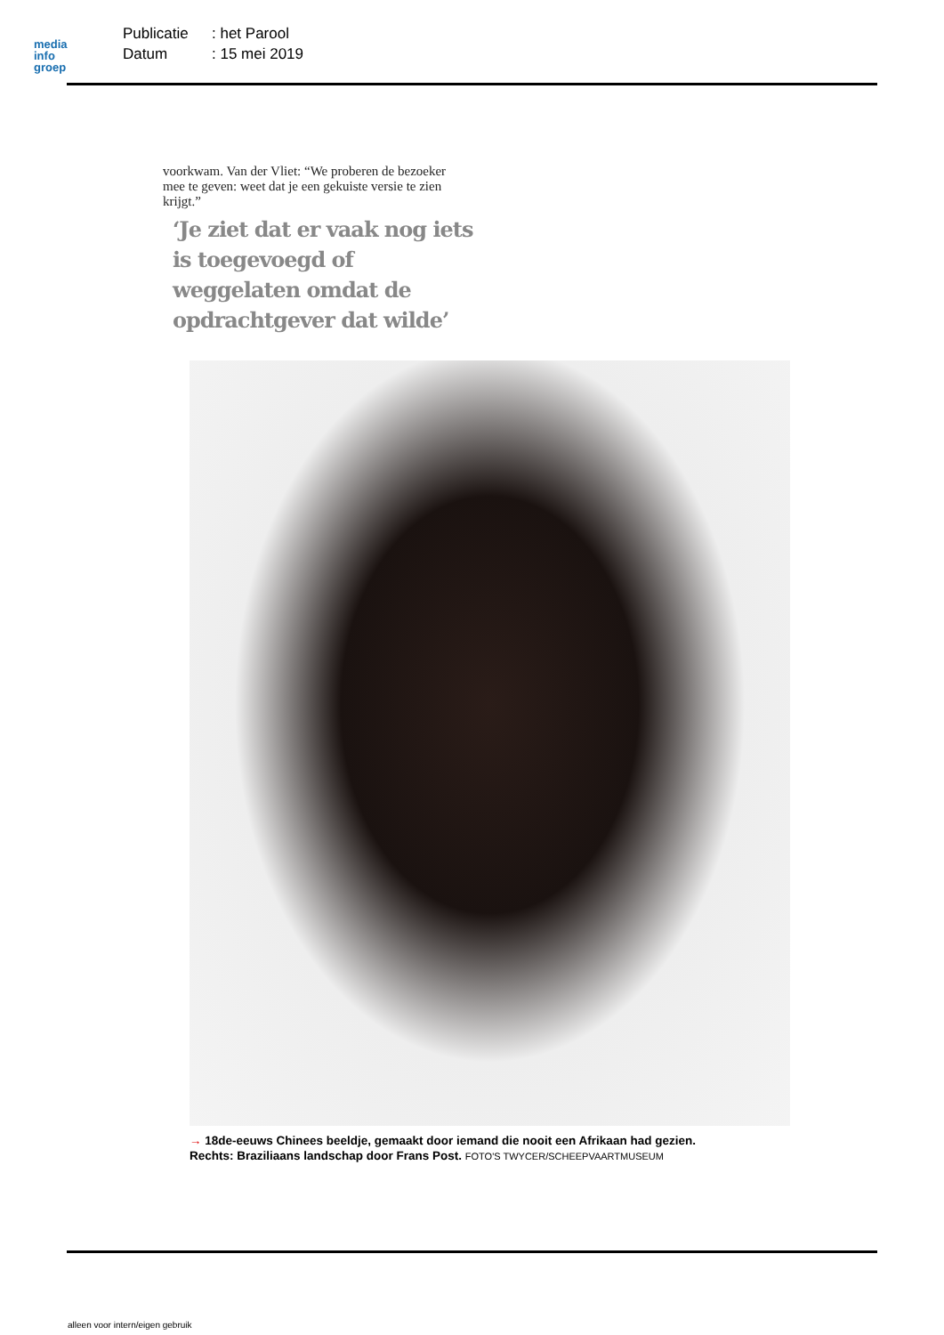media
info
groep
Publicatie: het Parool
Datum: 15 mei 2019
voorkwam. Van der Vliet: “We proberen de bezoeker mee te geven: weet dat je een gekuiste versie te zien krijgt.”
‘Je ziet dat er vaak nog iets is toegevoegd of weggelaten omdat de opdrachtgever dat wilde’
→ 18de-eeuws Chinees beeldje, gemaakt door iemand die nooit een Afrikaan had gezien.
Rechts: Braziliaans landschap door Frans Post. FOTO'S TWYCER/SCHEEPVAARTMUSEUM
alleen voor intern/eigen gebruik